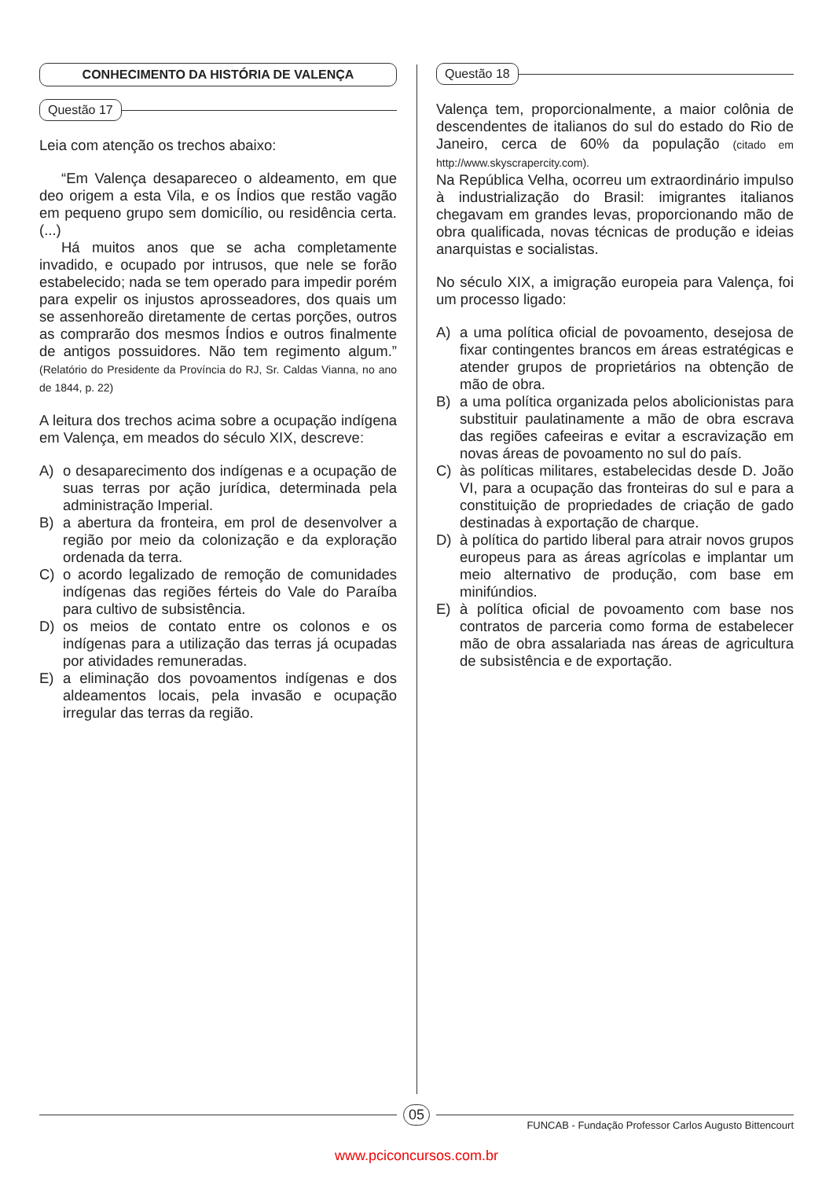CONHECIMENTO DA HISTÓRIA DE VALENÇA
Questão 17
Leia com atenção os trechos abaixo:
“Em Valença desapareceo o aldeamento, em que deo origem a esta Vila, e os Índios que restão vagão em pequeno grupo sem domicílio, ou residência certa. (...)
Há muitos anos que se acha completamente invadido, e ocupado por intrusos, que nele se forão estabelecido; nada se tem operado para impedir porém para expelir os injustos aprosseadores, dos quais um se assenhoreão diretamente de certas porções, outros as comprarão dos mesmos Índios e outros finalmente de antigos possuidores. Não tem regimento algum.” (Relatório do Presidente da Província do RJ, Sr. Caldas Vianna, no ano de 1844, p. 22)
A leitura dos trechos acima sobre a ocupação indígena em Valença, em meados do século XIX, descreve:
A) o desaparecimento dos indígenas e a ocupação de suas terras por ação jurídica, determinada pela administração Imperial.
B) a abertura da fronteira, em prol de desenvolver a região por meio da colonização e da exploração ordenada da terra.
C) o acordo legalizado de remoção de comunidades indígenas das regiões férteis do Vale do Paraíba para cultivo de subsistência.
D) os meios de contato entre os colonos e os indígenas para a utilização das terras já ocupadas por atividades remuneradas.
E) a eliminação dos povoamentos indígenas e dos aldeamentos locais, pela invasão e ocupação irregular das terras da região.
Questão 18
Valença tem, proporcionalmente, a maior colônia de descendentes de italianos do sul do estado do Rio de Janeiro, cerca de 60% da população (citado em http://www.skyscrapercity.com).
Na República Velha, ocorreu um extraordinário impulso à industrialização do Brasil: imigrantes italianos chegavam em grandes levas, proporcionando mão de obra qualificada, novas técnicas de produção e ideias anarquistas e socialistas.
No século XIX, a imigração europeia para Valença, foi um processo ligado:
A) a uma política oficial de povoamento, desejosa de fixar contingentes brancos em áreas estratégicas e atender grupos de proprietários na obtenção de mão de obra.
B) a uma política organizada pelos abolicionistas para substituir paulatinamente a mão de obra escrava das regiões cafeeiras e evitar a escravização em novas áreas de povoamento no sul do país.
C) às políticas militares, estabelecidas desde D. João VI, para a ocupação das fronteiras do sul e para a constituição de propriedades de criação de gado destinadas à exportação de charque.
D) à política do partido liberal para atrair novos grupos europeus para as áreas agrícolas e implantar um meio alternativo de produção, com base em minifúndios.
E) à política oficial de povoamento com base nos contratos de parceria como forma de estabelecer mão de obra assalariada nas áreas de agricultura de subsistência e de exportação.
05
FUNCAB - Fundação Professor Carlos Augusto Bittencourt
www.pciconcursos.com.br